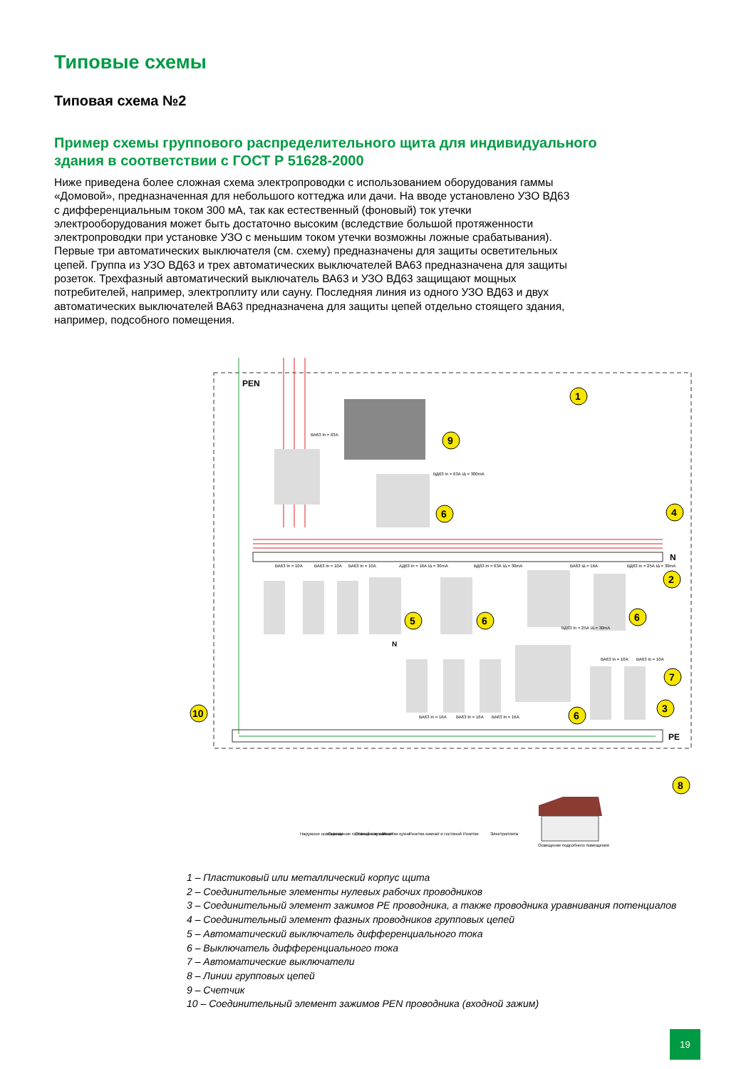Типовые схемы
Типовая схема №2
Пример схемы группового распределительного щита для индивидуального здания в соответствии с ГОСТ Р 51628-2000
Ниже приведена более сложная схема электропроводки с использованием оборудования гаммы «Домовой», предназначенная для небольшого коттеджа или дачи. На вводе установлено УЗО ВД63 с дифференциальным током 300 мА, так как естественный (фоновый) ток утечки электрооборудования может быть достаточно высоким (вследствие большой протяженности электропроводки при установке УЗО с меньшим током утечки возможны ложные срабатывания). Первые три автоматических выключателя (см. схему) предназначены для защиты осветительных цепей. Группа из УЗО ВД63 и трех автоматических выключателей ВА63 предназначена для защиты розеток. Трехфазный автоматический выключатель ВА63 и УЗО ВД63 защищают мощных потребителей, например, электроплиту или сауну. Последняя линия из одного УЗО ВД63 и двух автоматических выключателей ВА63 предназначена для защиты цепей отдельно стоящего здания, например, подсобного помещения.
PEN
N
PE
ВА63 In = 63А
ВД63 In = 63А IΔ = 300mA
ВА63 In = 10А
ВА63 In = 10А
ВА63 In = 10А
АД63 In = 16А IΔ = 30mA
ВД63 In = 63А IΔ = 30mA
ВА63 IΔ = 16А
ВД63 In = 25А IΔ = 30mA
ВД63 In = 25А IΔ = 30mA
ВА63 In = 10А
ВА63 In = 10А
ВА63 In = 16А
ВА63 In = 16А
ВА63 In = 16А
N
1
9
6
4
2
5
6
6
7
3
6
8
10
Наружное освещение
Освещение гостиной и кухни
Освещение комнат
Розетки кухни
Розетки комнат и гостиной
Розетки
Электроплита
Освещение подсобного помещения
1 – Пластиковый или металлический корпус щита
2 – Соединительные элементы нулевых рабочих проводников
3 – Соединительный элемент зажимов PE проводника, а также проводника уравнивания потенциалов
4 – Соединительный элемент фазных проводников групповых цепей
5 – Автоматический выключатель дифференциального тока
6 – Выключатель дифференциального тока
7 – Автоматические выключатели
8 – Линии групповых цепей
9 – Счетчик
10 – Соединительный элемент зажимов PEN проводника (входной зажим)
19